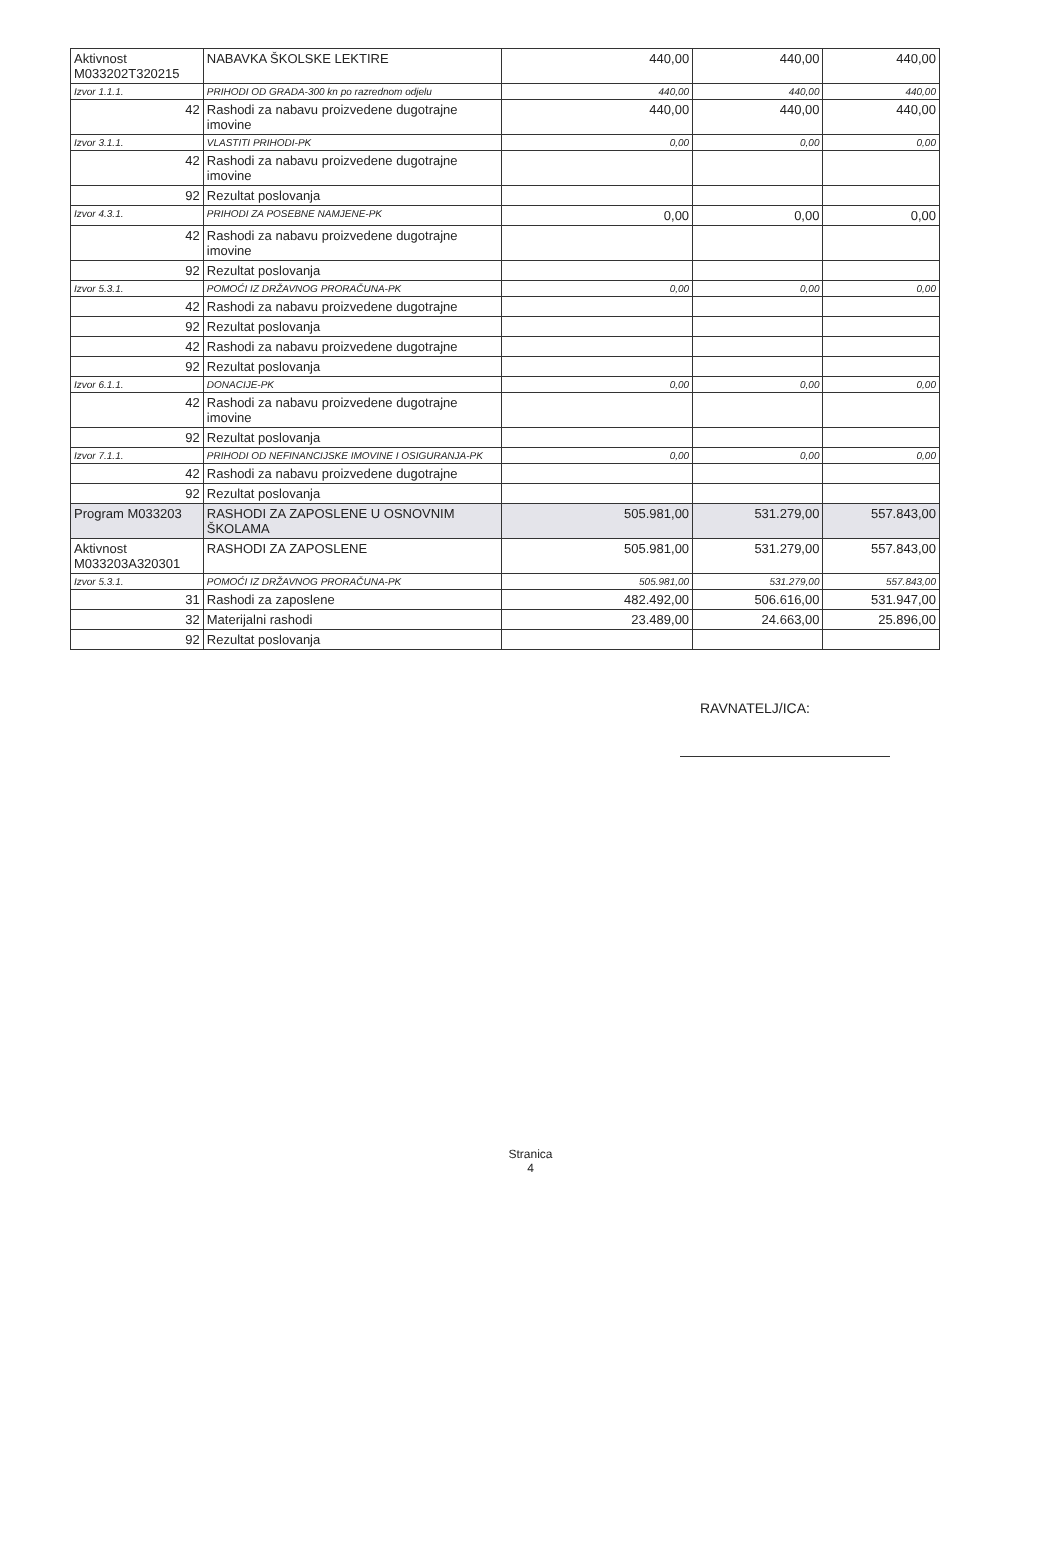| Aktivnost M033202T320215 | NABAVKA ŠKOLSKE LEKTIRE | 440,00 | 440,00 | 440,00 |
| Izvor 1.1.1. | PRIHODI OD GRADA-300 kn po razrednom odjelu | 440,00 | 440,00 | 440,00 |
| 42 | Rashodi za nabavu proizvedene dugotrajne imovine | 440,00 | 440,00 | 440,00 |
| Izvor 3.1.1. | VLASTITI PRIHODI-PK | 0,00 | 0,00 | 0,00 |
| 42 | Rashodi za nabavu proizvedene dugotrajne imovine | | | |
| 92 | Rezultat poslovanja | | | |
| Izvor 4.3.1. | PRIHODI ZA POSEBNE NAMJENE-PK | 0,00 | 0,00 | 0,00 |
| 42 | Rashodi za nabavu proizvedene dugotrajne imovine | | | |
| 92 | Rezultat poslovanja | | | |
| Izvor 5.3.1. | POMOĆI IZ DRŽAVNOG PRORAČUNA-PK | 0,00 | 0,00 | 0,00 |
| 42 | Rashodi za nabavu proizvedene dugotrajne | | | |
| 92 | Rezultat poslovanja | | | |
| 42 | Rashodi za nabavu proizvedene dugotrajne | | | |
| 92 | Rezultat poslovanja | | | |
| Izvor 6.1.1. | DONACIJE-PK | 0,00 | 0,00 | 0,00 |
| 42 | Rashodi za nabavu proizvedene dugotrajne imovine | | | |
| 92 | Rezultat poslovanja | | | |
| Izvor 7.1.1. | PRIHODI OD NEFINANCIJSKE IMOVINE I OSIGURANJA-PK | 0,00 | 0,00 | 0,00 |
| 42 | Rashodi za nabavu proizvedene dugotrajne | | | |
| 92 | Rezultat poslovanja | | | |
| Program M033203 | RASHODI ZA ZAPOSLENE U OSNOVNIM ŠKOLAMA | 505.981,00 | 531.279,00 | 557.843,00 |
| Aktivnost M033203A320301 | RASHODI ZA ZAPOSLENE | 505.981,00 | 531.279,00 | 557.843,00 |
| Izvor 5.3.1. | POMOĆI IZ DRŽAVNOG PRORAČUNA-PK | 505.981,00 | 531.279,00 | 557.843,00 |
| 31 | Rashodi za zaposlene | 482.492,00 | 506.616,00 | 531.947,00 |
| 32 | Materijalni rashodi | 23.489,00 | 24.663,00 | 25.896,00 |
| 92 | Rezultat poslovanja | | | |
RAVNATELJ/ICA:
Stranica
4